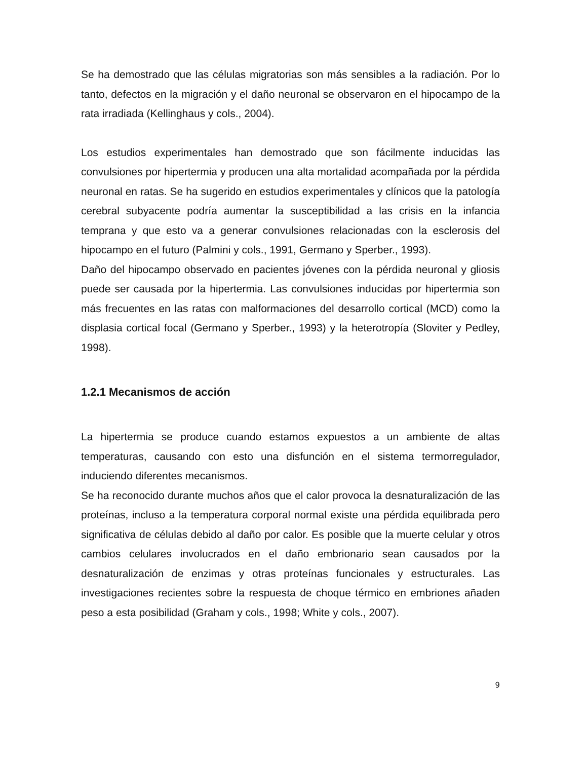Se ha demostrado que las células migratorias son más sensibles a la radiación. Por lo tanto, defectos en la migración y el daño neuronal se observaron en el hipocampo de la rata irradiada (Kellinghaus y cols., 2004).
Los estudios experimentales han demostrado que son fácilmente inducidas las convulsiones por hipertermia y producen una alta mortalidad acompañada por la pérdida neuronal en ratas. Se ha sugerido en estudios experimentales y clínicos que la patología cerebral subyacente podría aumentar la susceptibilidad a las crisis en la infancia temprana y que esto va a generar convulsiones relacionadas con la esclerosis del hipocampo en el futuro (Palmini y cols., 1991, Germano y Sperber., 1993).
Daño del hipocampo observado en pacientes jóvenes con la pérdida neuronal y gliosis puede ser causada por la hipertermia. Las convulsiones inducidas por hipertermia son más frecuentes en las ratas con malformaciones del desarrollo cortical (MCD) como la displasia cortical focal (Germano y Sperber., 1993) y la heterotropía (Sloviter y Pedley, 1998).
1.2.1 Mecanismos de acción
La hipertermia se produce cuando estamos expuestos a un ambiente de altas temperaturas, causando con esto una disfunción en el sistema termorregulador, induciendo diferentes mecanismos.
Se ha reconocido durante muchos años que el calor provoca la desnaturalización de las proteínas, incluso a la temperatura corporal normal existe una pérdida equilibrada pero significativa de células debido al daño por calor. Es posible que la muerte celular y otros cambios celulares involucrados en el daño embrionario sean causados por la desnaturalización de enzimas y otras proteínas funcionales y estructurales. Las investigaciones recientes sobre la respuesta de choque térmico en embriones añaden peso a esta posibilidad (Graham y cols., 1998; White y cols., 2007).
9